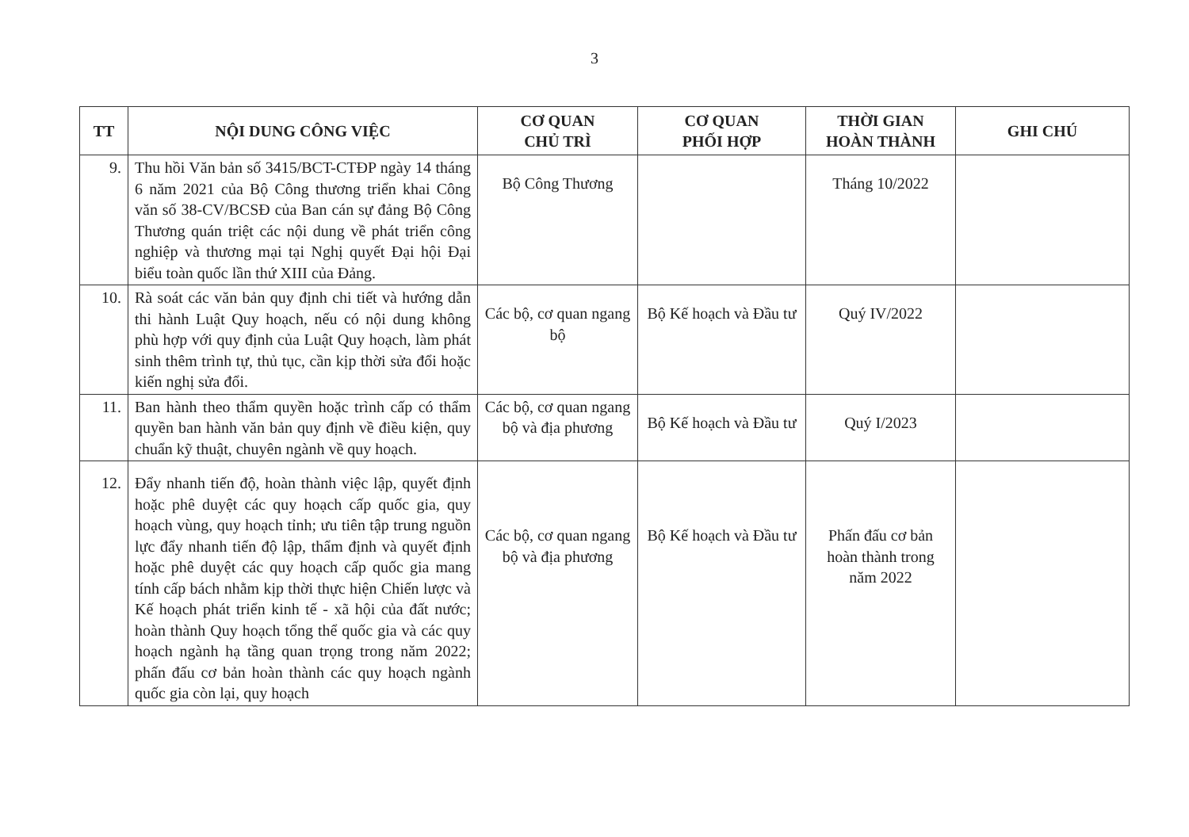3
| TT | NỘI DUNG CÔNG VIỆC | CƠ QUAN CHỦ TRÌ | CƠ QUAN PHỐI HỢP | THỜI GIAN HOÀN THÀNH | GHI CHÚ |
| --- | --- | --- | --- | --- | --- |
| 9. | Thu hồi Văn bản số 3415/BCT-CTĐP ngày 14 tháng 6 năm 2021 của Bộ Công thương triển khai Công văn số 38-CV/BCSĐ của Ban cán sự đảng Bộ Công Thương quán triệt các nội dung về phát triển công nghiệp và thương mại tại Nghị quyết Đại hội Đại biểu toàn quốc lần thứ XIII của Đảng. | Bộ Công Thương | | Tháng 10/2022 | |
| 10. | Rà soát các văn bản quy định chi tiết và hướng dẫn thi hành Luật Quy hoạch, nếu có nội dung không phù hợp với quy định của Luật Quy hoạch, làm phát sinh thêm trình tự, thủ tục, cần kịp thời sửa đổi hoặc kiến nghị sửa đổi. | Các bộ, cơ quan ngang bộ | Bộ Kế hoạch và Đầu tư | Quý IV/2022 | |
| 11. | Ban hành theo thẩm quyền hoặc trình cấp có thẩm quyền ban hành văn bản quy định về điều kiện, quy chuẩn kỹ thuật, chuyên ngành về quy hoạch. | Các bộ, cơ quan ngang bộ và địa phương | Bộ Kế hoạch và Đầu tư | Quý I/2023 | |
| 12. | Đẩy nhanh tiến độ, hoàn thành việc lập, quyết định hoặc phê duyệt các quy hoạch cấp quốc gia, quy hoạch vùng, quy hoạch tỉnh; ưu tiên tập trung nguồn lực đẩy nhanh tiến độ lập, thẩm định và quyết định hoặc phê duyệt các quy hoạch cấp quốc gia mang tính cấp bách nhằm kịp thời thực hiện Chiến lược và Kế hoạch phát triển kinh tế - xã hội của đất nước; hoàn thành Quy hoạch tổng thể quốc gia và các quy hoạch ngành hạ tầng quan trọng trong năm 2022; phấn đấu cơ bản hoàn thành các quy hoạch ngành quốc gia còn lại, quy hoạch | Các bộ, cơ quan ngang bộ và địa phương | Bộ Kế hoạch và Đầu tư | Phấn đấu cơ bản hoàn thành trong năm 2022 | |